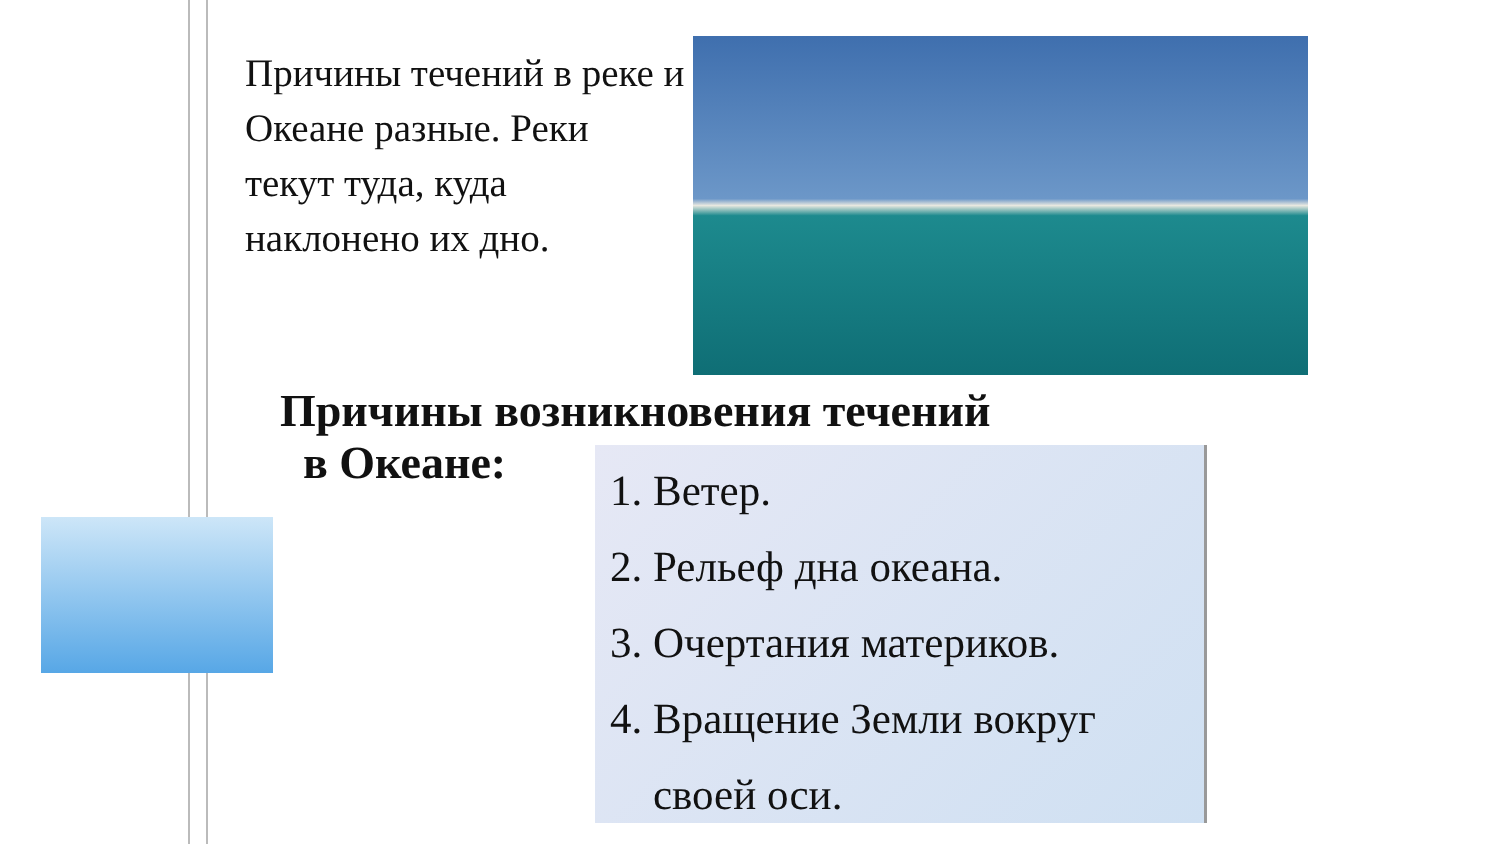Причины течений в реке и Океане разные. Реки текут туда, куда наклонено их дно.
Причины возникновения течений
в Океане:
1. Ветер.
2. Рельеф дна океана.
3. Очертания материков.
4. Вращение Земли вокруг
своей оси.